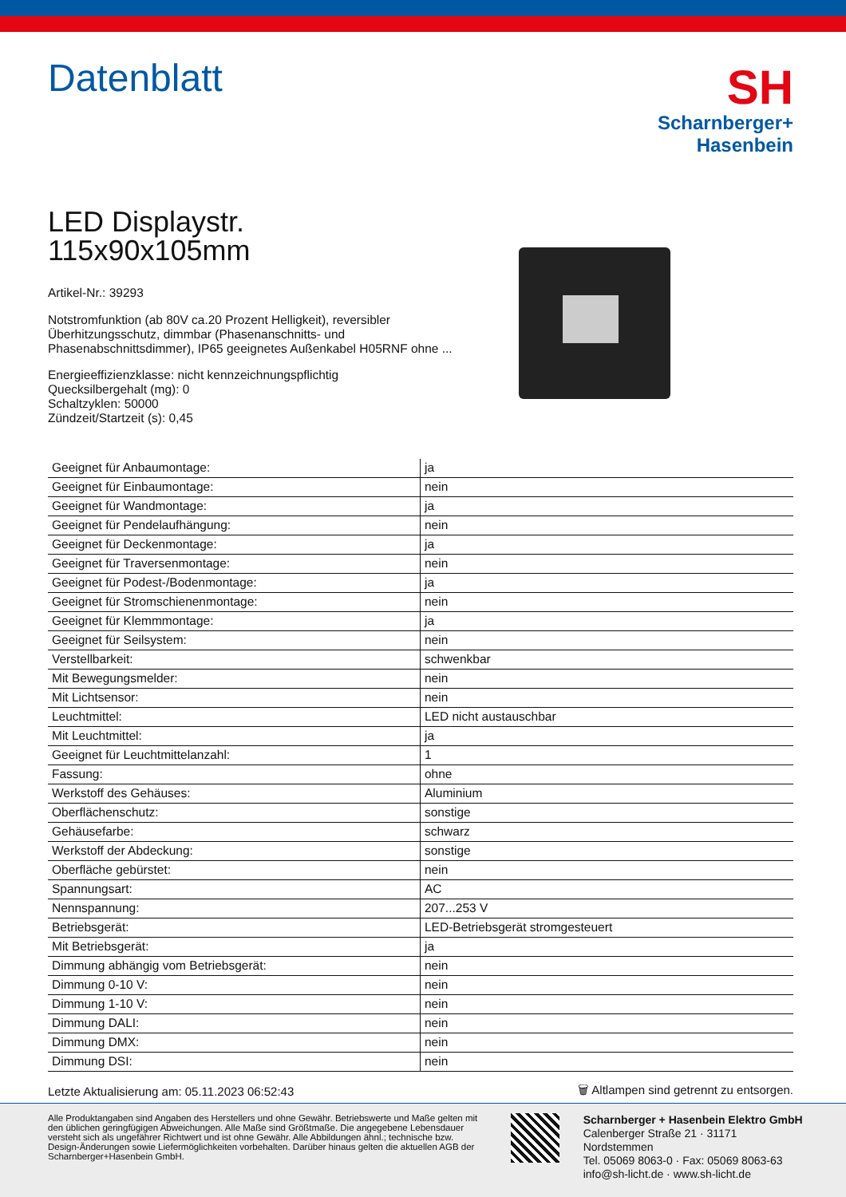Datenblatt
SH
Scharnberger+
Hasenbein
LED Displaystr.
115x90x105mm
Artikel-Nr.: 39293
Notstromfunktion (ab 80V ca.20 Prozent Helligkeit), reversibler Überhitzungsschutz, dimmbar (Phasenanschnitts- und Phasenabschnittsdimmer), IP65 geeignetes Außenkabel H05RNF ohne ...
Energieeffizienzklasse: nicht kennzeichnungspflichtig
Quecksilbergehalt (mg): 0
Schaltzyklen: 50000
Zündzeit/Startzeit (s): 0,45
| Geeignet für Anbaumontage: | ja |
| Geeignet für Einbaumontage: | nein |
| Geeignet für Wandmontage: | ja |
| Geeignet für Pendelaufhängung: | nein |
| Geeignet für Deckenmontage: | ja |
| Geeignet für Traversenmontage: | nein |
| Geeignet für Podest-/Bodenmontage: | ja |
| Geeignet für Stromschienenmontage: | nein |
| Geeignet für Klemmmontage: | ja |
| Geeignet für Seilsystem: | nein |
| Verstellbarkeit: | schwenkbar |
| Mit Bewegungsmelder: | nein |
| Mit Lichtsensor: | nein |
| Leuchtmittel: | LED nicht austauschbar |
| Mit Leuchtmittel: | ja |
| Geeignet für Leuchtmittelanzahl: | 1 |
| Fassung: | ohne |
| Werkstoff des Gehäuses: | Aluminium |
| Oberflächenschutz: | sonstige |
| Gehäusefarbe: | schwarz |
| Werkstoff der Abdeckung: | sonstige |
| Oberfläche gebürstet: | nein |
| Spannungsart: | AC |
| Nennspannung: | 207...253 V |
| Betriebsgerät: | LED-Betriebsgerät stromgesteuert |
| Mit Betriebsgerät: | ja |
| Dimmung abhängig vom Betriebsgerät: | nein |
| Dimmung 0-10 V: | nein |
| Dimmung 1-10 V: | nein |
| Dimmung DALI: | nein |
| Dimmung DMX: | nein |
| Dimmung DSI: | nein |
Letzte Aktualisierung am: 05.11.2023 06:52:43 🗑 Altlampen sind getrennt zu entsorgen.
Alle Produktangaben sind Angaben des Herstellers und ohne Gewähr. Betriebswerte und Maße gelten mit den üblichen geringfügigen Abweichungen. Alle Maße sind Größtmaße. Die angegebene Lebensdauer versteht sich als ungefährer Richtwert und ist ohne Gewähr. Alle Abbildungen ähnl.; technische bzw. Design-Änderungen sowie Liefermöglichkeiten vorbehalten. Darüber hinaus gelten die aktuellen AGB der Scharnberger+Hasenbein GmbH.
Scharnberger + Hasenbein Elektro GmbH
Calenberger Straße 21 · 31171 Nordstemmen
Tel. 05069 8063-0 · Fax: 05069 8063-63
info@sh-licht.de · www.sh-licht.de